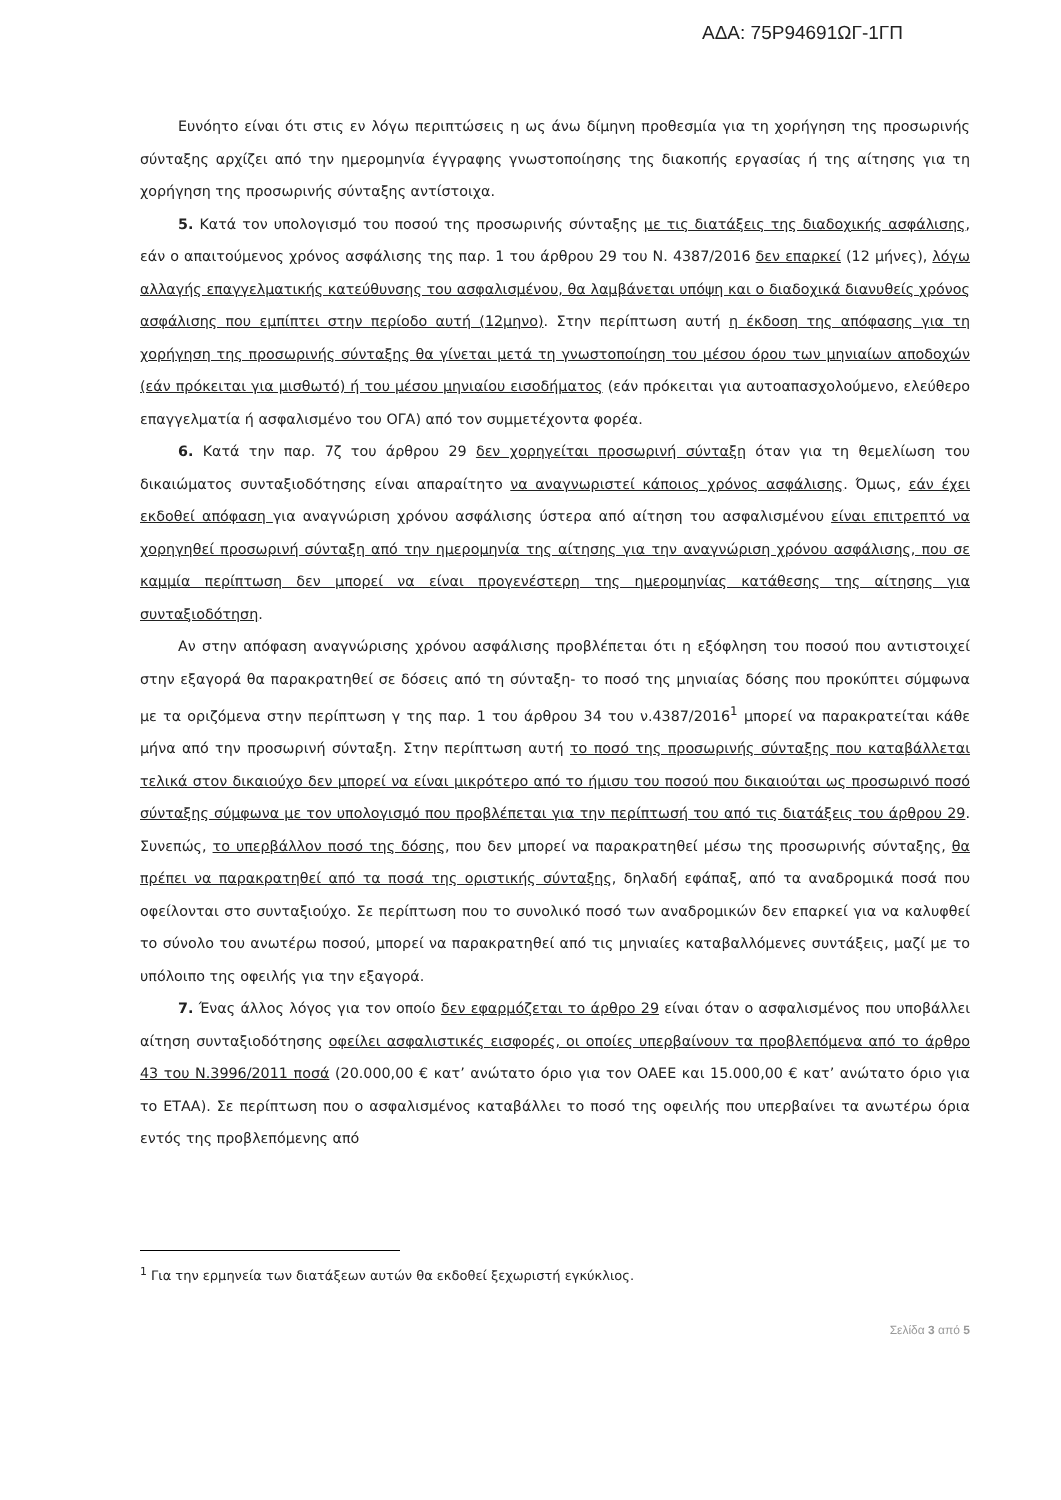ΑΔΑ: 75Ρ94691ΩΓ-1ΓΠ
Ευνόητο είναι ότι στις εν λόγω περιπτώσεις η ως άνω δίμηνη προθεσμία για τη χορήγηση της προσωρινής σύνταξης αρχίζει από την ημερομηνία έγγραφης γνωστοποίησης της διακοπής εργασίας ή της αίτησης για τη χορήγηση της προσωρινής σύνταξης αντίστοιχα.
5. Κατά τον υπολογισμό του ποσού της προσωρινής σύνταξης με τις διατάξεις της διαδοχικής ασφάλισης, εάν ο απαιτούμενος χρόνος ασφάλισης της παρ. 1 του άρθρου 29 του Ν. 4387/2016 δεν επαρκεί (12 μήνες), λόγω αλλαγής επαγγελματικής κατεύθυνσης του ασφαλισμένου, θα λαμβάνεται υπόψη και ο διαδοχικά διανυθείς χρόνος ασφάλισης που εμπίπτει στην περίοδο αυτή (12μηνο). Στην περίπτωση αυτή η έκδοση της απόφασης για τη χορήγηση της προσωρινής σύνταξης θα γίνεται μετά τη γνωστοποίηση του μέσου όρου των μηνιαίων αποδοχών (εάν πρόκειται για μισθωτό) ή του μέσου μηνιαίου εισοδήματος (εάν πρόκειται για αυτοαπασχολούμενο, ελεύθερο επαγγελματία ή ασφαλισμένο του ΟΓΑ) από τον συμμετέχοντα φορέα.
6. Κατά την παρ. 7ζ του άρθρου 29 δεν χορηγείται προσωρινή σύνταξη όταν για τη θεμελίωση του δικαιώματος συνταξιοδότησης είναι απαραίτητο να αναγνωριστεί κάποιος χρόνος ασφάλισης. Όμως, εάν έχει εκδοθεί απόφαση για αναγνώριση χρόνου ασφάλισης ύστερα από αίτηση του ασφαλισμένου είναι επιτρεπτό να χορηγηθεί προσωρινή σύνταξη από την ημερομηνία της αίτησης για την αναγνώριση χρόνου ασφάλισης, που σε καμμία περίπτωση δεν μπορεί να είναι προγενέστερη της ημερομηνίας κατάθεσης της αίτησης για συνταξιοδότηση.
Αν στην απόφαση αναγνώρισης χρόνου ασφάλισης προβλέπεται ότι η εξόφληση του ποσού που αντιστοιχεί στην εξαγορά θα παρακρατηθεί σε δόσεις από τη σύνταξη- το ποσό της μηνιαίας δόσης που προκύπτει σύμφωνα με τα οριζόμενα στην περίπτωση γ της παρ. 1 του άρθρου 34 του ν.4387/2016<sup>1</sup> μπορεί να παρακρατείται κάθε μήνα από την προσωρινή σύνταξη. Στην περίπτωση αυτή το ποσό της προσωρινής σύνταξης που καταβάλλεται τελικά στον δικαιούχο δεν μπορεί να είναι μικρότερο από το ήμισυ του ποσού που δικαιούται ως προσωρινό ποσό σύνταξης σύμφωνα με τον υπολογισμό που προβλέπεται για την περίπτωσή του από τις διατάξεις του άρθρου 29. Συνεπώς, το υπερβάλλον ποσό της δόσης, που δεν μπορεί να παρακρατηθεί μέσω της προσωρινής σύνταξης, θα πρέπει να παρακρατηθεί από τα ποσά της οριστικής σύνταξης, δηλαδή εφάπαξ, από τα αναδρομικά ποσά που οφείλονται στο συνταξιούχο. Σε περίπτωση που το συνολικό ποσό των αναδρομικών δεν επαρκεί για να καλυφθεί το σύνολο του ανωτέρω ποσού, μπορεί να παρακρατηθεί από τις μηνιαίες καταβαλλόμενες συντάξεις, μαζί με το υπόλοιπο της οφειλής για την εξαγορά.
7. Ένας άλλος λόγος για τον οποίο δεν εφαρμόζεται το άρθρο 29 είναι όταν ο ασφαλισμένος που υποβάλλει αίτηση συνταξιοδότησης οφείλει ασφαλιστικές εισφορές, οι οποίες υπερβαίνουν τα προβλεπόμενα από το άρθρο 43 του Ν.3996/2011 ποσά (20.000,00 € κατ’ ανώτατο όριο για τον ΟΑΕΕ και 15.000,00 € κατ’ ανώτατο όριο για το ΕΤΑΑ). Σε περίπτωση που ο ασφαλισμένος καταβάλλει το ποσό της οφειλής που υπερβαίνει τα ανωτέρω όρια εντός της προβλεπόμενης από
<sup>1</sup> Για την ερμηνεία των διατάξεων αυτών θα εκδοθεί ξεχωριστή εγκύκλιος.
Σελίδα 3 από 5